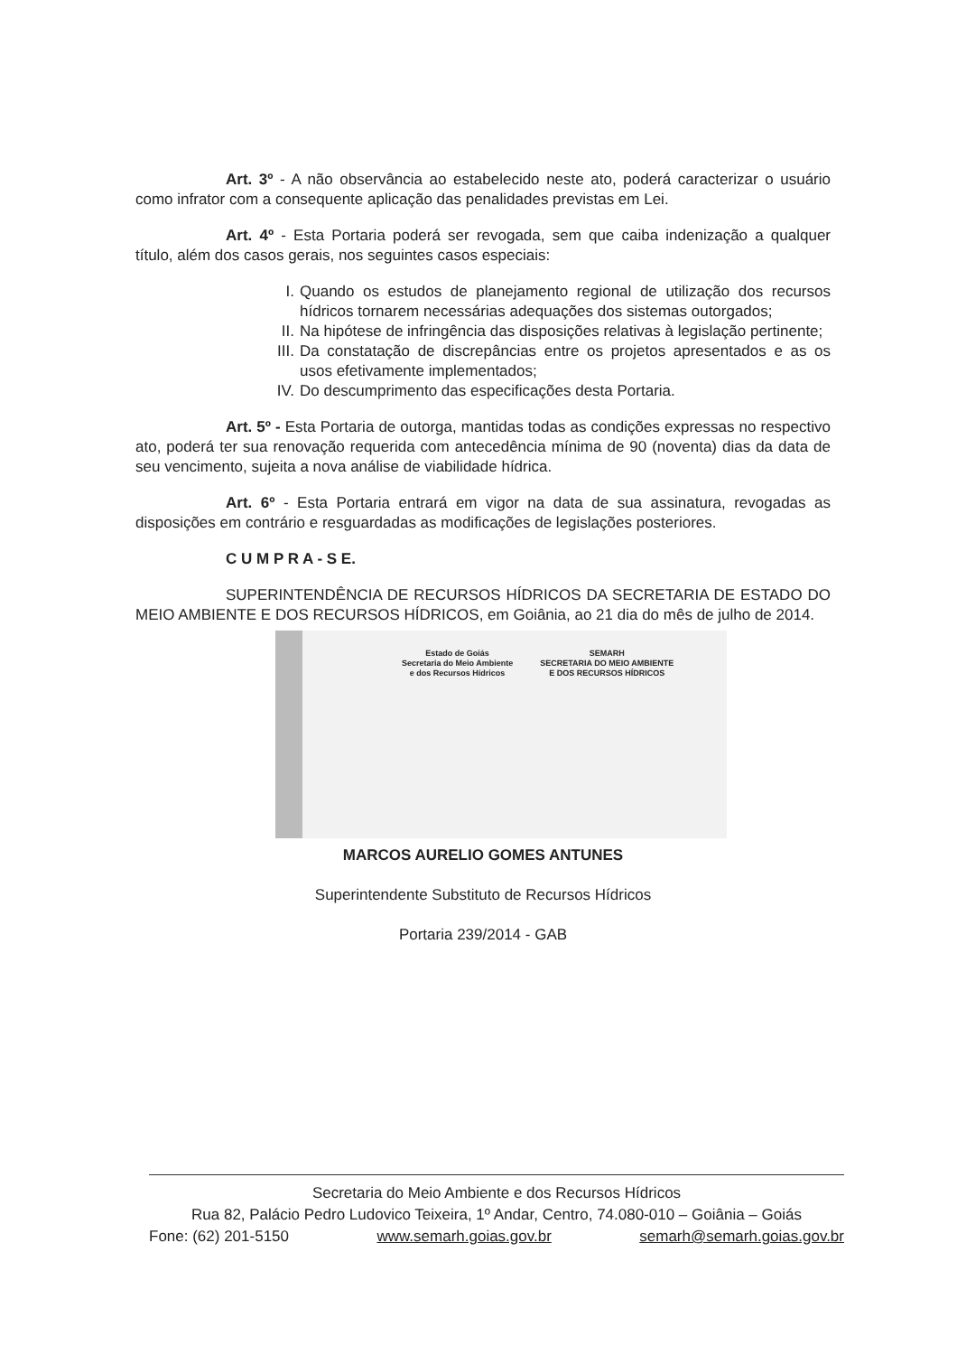Art. 3º - A não observância ao estabelecido neste ato, poderá caracterizar o usuário como infrator com a consequente aplicação das penalidades previstas em Lei.
Art. 4º - Esta Portaria poderá ser revogada, sem que caiba indenização a qualquer título, além dos casos gerais, nos seguintes casos especiais:
I. Quando os estudos de planejamento regional de utilização dos recursos hídricos tornarem necessárias adequações dos sistemas outorgados;
II. Na hipótese de infringência das disposições relativas à legislação pertinente;
III. Da constatação de discrepâncias entre os projetos apresentados e as os usos efetivamente implementados;
IV. Do descumprimento das especificações desta Portaria.
Art. 5º - Esta Portaria de outorga, mantidas todas as condições expressas no respectivo ato, poderá ter sua renovação requerida com antecedência mínima de 90 (noventa) dias da data de seu vencimento, sujeita a nova análise de viabilidade hídrica.
Art. 6º - Esta Portaria entrará em vigor na data de sua assinatura, revogadas as disposições em contrário e resguardadas as modificações de legislações posteriores.
C U M P R A - S E.
SUPERINTENDÊNCIA DE RECURSOS HÍDRICOS DA SECRETARIA DE ESTADO DO MEIO AMBIENTE E DOS RECURSOS HÍDRICOS, em Goiânia, ao 21 dia do mês de julho de 2014.
Estado de Goiás
Secretaria do Meio Ambiente
e dos Recursos Hídricos
SEMARH
SECRETARIA DO MEIO AMBIENTE
E DOS RECURSOS HÍDRICOS
MARCOS AURELIO GOMES ANTUNES
Superintendente Substituto de Recursos Hídricos
Portaria 239/2014 - GAB
Secretaria do Meio Ambiente e dos Recursos Hídricos
Rua 82, Palácio Pedro Ludovico Teixeira, 1º Andar, Centro, 74.080-010 – Goiânia – Goiás
Fone: (62) 201-5150 www.semarh.goias.gov.br semarh@semarh.goias.gov.br